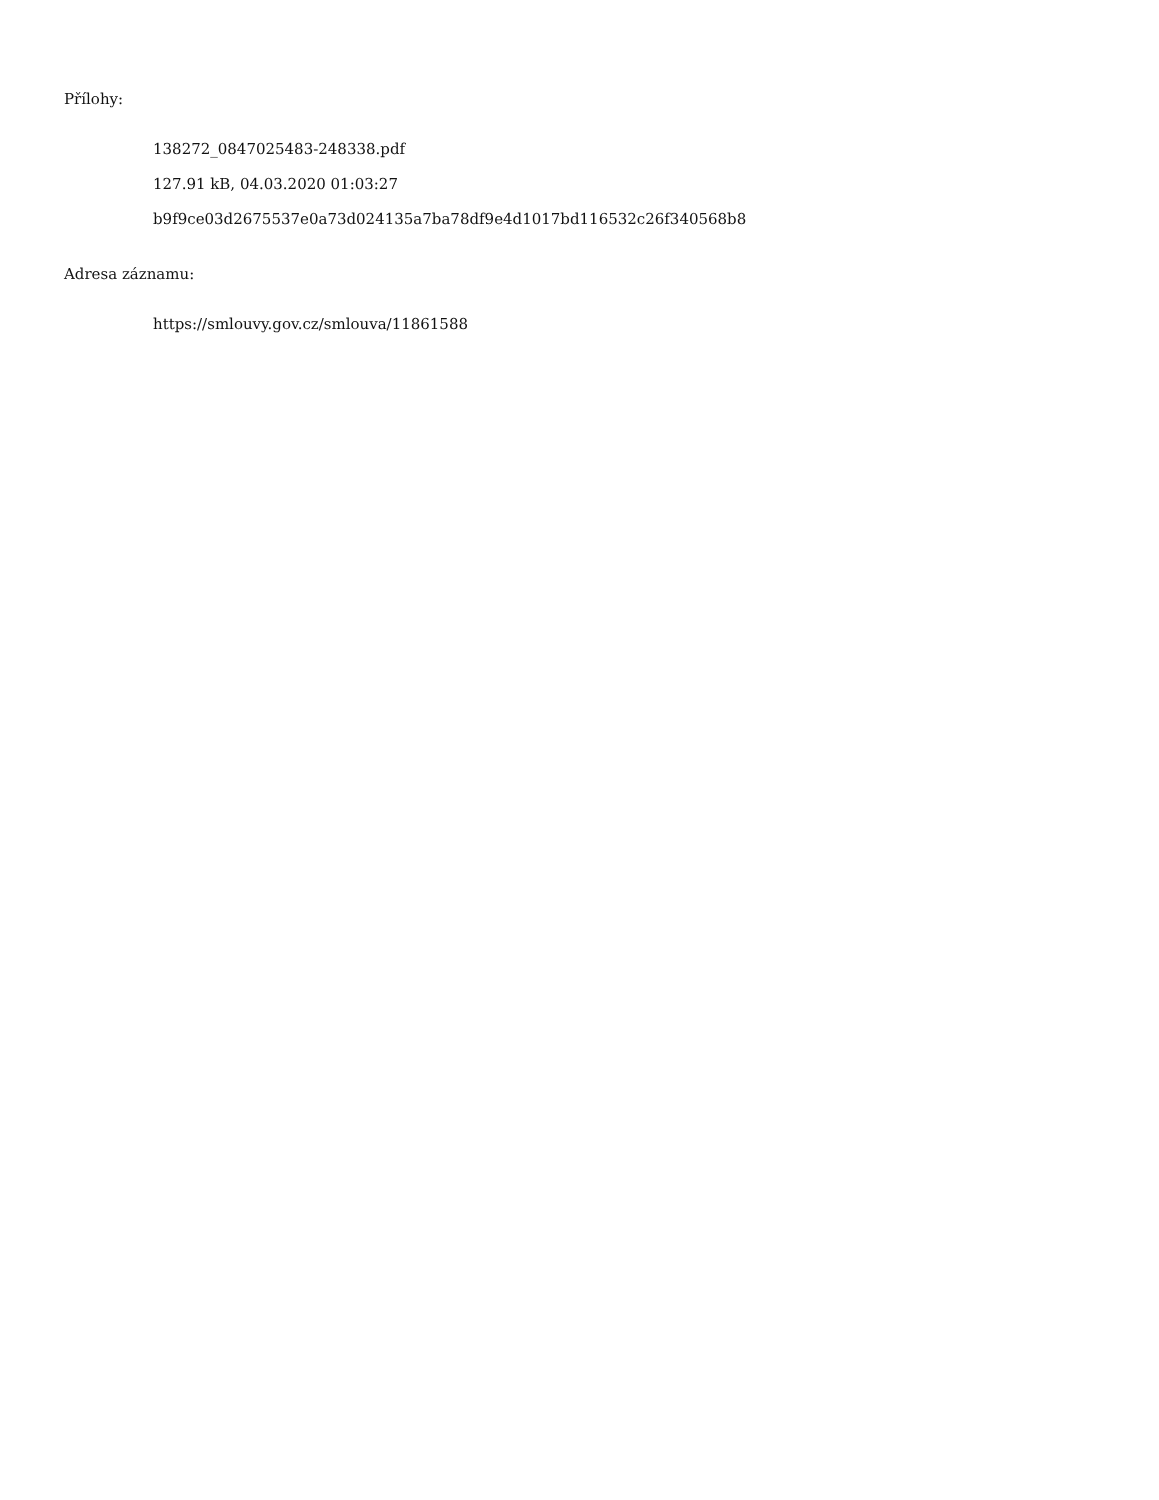Přílohy:
138272_0847025483-248338.pdf
127.91 kB, 04.03.2020 01:03:27
b9f9ce03d2675537e0a73d024135a7ba78df9e4d1017bd116532c26f340568b8
Adresa záznamu:
https://smlouvy.gov.cz/smlouva/11861588